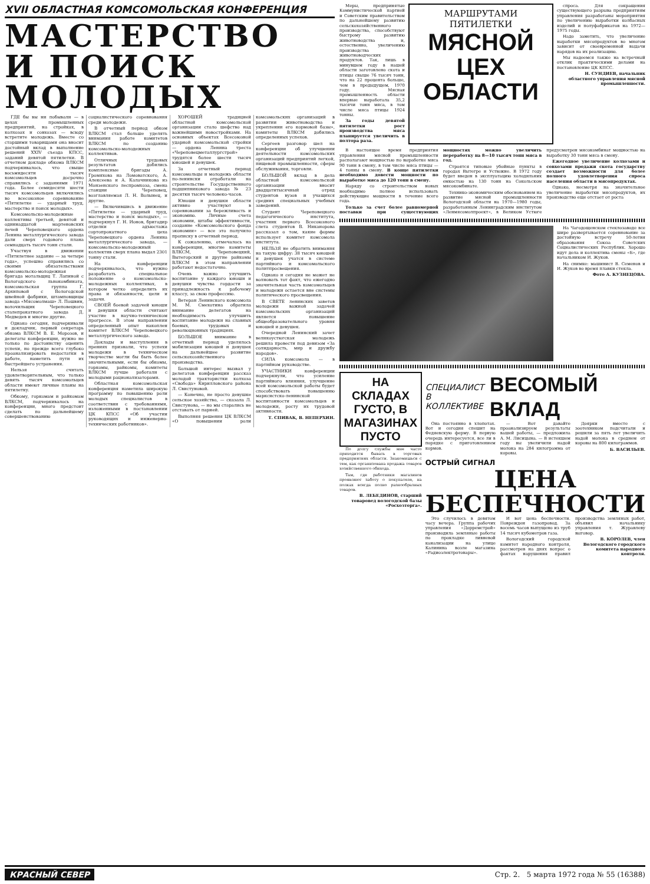XVII ОБЛАСТНАЯ КОМСОМОЛЬСКАЯ КОНФЕРЕНЦИЯ
МАСТЕРСТВО
И ПОИСК МОЛОДЫХ
ГДЕ бы вы ни побывали — в цехах промышленных предприятий, на стройках, в колхозах и совхозах — всюду встретите молодежь. Вместе со старшими товарищами она вносит достойный вклад в выполнение решений XXIV съезда КПСС, заданий девятой пятилетки. В отчетном докладе обкома ВЛКСМ подчеркивалось, что свыше восьмидесяти тысяч комсомольцев досрочно справились с заданиями 1971 года. Более семидесяти шести тысяч комсомольцев включились во всесоюзное соревнование «Пятилетке — ударный труд, мастерство и поиск молодых».
Комсомольско-молодежные коллективы третьей, девятой и одиннадцатой мартеновских печей Череповецкого ордена Ленина металлургического завода дали сверх годового плана семнадцать тысяч тонн стали.
Участвуя в движении «Пятилетнее задание — за четыре года», успешно справились со своими обязательствами комсомольско-молодежная бригада мотальщиц Т. Лапиной с Вологодского льнокомбината, комсомольская группа Г. Архиповой с Вологодской швейной фабрики, штамповщицы завода «Мясомолмаш» Л. Пошвин, волочильщик Череповецкого сталепрокатного завода Д. Медведев и многие другие.
Однако сегодня, подчеркивали и докладчик, первый секретарь обкома ВЛКСМ В. Е. Морозов, и делегаты конференции, нужно не только по достоинству оценить успехи, но прежде всего глубоко проанализировать недостатки в работе, наметить пути их быстрейшего устранения.
Нельзя считать удовлетворительным, что только девять тысяч комсомольцев области имеют личные планы на пятилетку.
Обкому, горкомам и райкомам ВЛКСМ, подчеркивалось на конференции, много предстоит сделать по дальнейшему совершенствованию социалистического соревнования среди молодежи.
В отчетный период обком ВЛКСМ стал больше уделять внимания работе комитетов ВЛКСМ по созданию комсомольско-молодежных коллективов.
Отличных трудовых результатов добились комплексные бригады А. Громяхова на Ломоватского, А. Алексеева и А. Калачникова из Монзенского леспромхоза, смена станции Череповец, возглавляемая Л. Н. Волынец, и другие.
— Включившись в движение «Пятилетке — ударный труд, мастерство и поиск молодых», — подчеркнул Г. Н. Ионов, бригадир отделки адъюстажа сортопрокатного цеха Череповецкого ордена Ленина металлургического завода, — комсомольско-молодежный коллектив сверх плана выдал 2301 тонну стали.
На конференции подчеркивалось, что нужно разработать специальное положение о комсомольско-молодежных коллективах, в котором четко определить их права и обязанности, цели и задачи.
СВОЕЙ боевой задачей юноши и девушки области считают участие в научно-техническом прогрессе. В этом направлении определенный опыт накоплен комитет ВЛКСМ Череповецкого металлургического завода.
Доклады и выступления в прениях признали, что успехи молодежи в техническом творчестве могли бы быть более значительными, если бы обкомы, горкомы, райкомы, комитеты ВЛКСМ лучше работали с молодыми рационализаторами.
Областная комсомольская конференция наметила широкую программу по повышению роли молодых специалистов в соответствии с требованиями, изложенными в постановлении ЦК КПСС «Об участии руководящих и инженерно-технических работников».
ХОРОШЕЙ традицией областной комсомольской организации стало шефство над важнейшими новостройками. На основных объектах Всесоюзной ударной комсомольской стройки — ордена Ленина треста «Череповецметаллургстрой» трудятся более шести тысяч юношей и девушек.
За отчетный период комсомольцы и молодежь области по-ленински отработали на строительстве Государственного подшипникового завода № 23 десятки тысяч человеко-часов.
Юноши и девушки области активно участвуют в соревновании за бережливость и экономию. Личные счета экономии, штабы эффективности, создание «Комсомольского фонда экономии» — все это получило прописку в отчетный период.
К сожалению, отмечалось на конференции, многие комитеты ВЛКСМ, Череповецкий, Вытегорский и другие райкомы ВЛКСМ в этом направлении работают недостаточно.
Очень важно улучшить воспитание у каждого юноши и девушки чувства гордости за принадлежность к рабочему классу, за свою профессию.
Ветеран Ленинского комсомола М. М. Смехотина обратила внимание делегатов на необходимость улучшить воспитание молодежи на славных боевых, трудовых и революционных традициях.
БОЛЬШОЕ внимание в отчетный период уделялось мобилизации юношей и девушек на дальнейшее развитие сельскохозяйственного производства.
Большой интерес вызвал у делегатов конференции рассказ молодой трактористки колхоза «Свобода» Кирилловского района Л. Свистуновой.
— Конечно, не просто девушке сельское хозяйство, — сказала Л. Свистунова, — но мы старались не отставать от парней.
Выполняя решения ЦК ВЛКСМ «О повышении роли комсомольских организаций в развитии животноводства и укреплении его кормовой базы», комитеты ВЛКСМ добились определенных успехов.
Сергеев разговор шел на конференции об улучшении деятельности комсомольских организаций предприятий легкой, пищевой промышленности, сферы обслуживания, торговли.
БОЛЬШОЙ вклад в дела областной комсомольской организации вносит двадцатитысячный отряд студентов вузов и учащихся средних специальных учебных заведений.
Студент Череповецкого педагогического института, участник первого Всесоюзного слета студентов В. Никанорова рассказал о том, какие формы использует комитет комсомола института.
НЕЛЬЗЯ не обратить внимания на такую цифру: 38 тысяч юношей и девушек учатся в системе партийного и комсомольского политпросвещения.
Однако и сегодня не может не волновать тот факт, что ежегодно значительная часть комсомольцев и молодежи остается вне системы политического просвещения.
В СВЕТЕ ленинских заветов молодежи важной задачей комсомольских организаций является повышение общеобразовательного уровня юношей и девушек.
Очередной Ленинский зачет великоустюгская молодежь решила провести под девизом «За солидарность, мир и дружбу народов».
СИЛА комсомола — в партийном руководстве.
УЧАСТНИКИ конференции подчеркнули, что усиление партийного влияния, улучшение всей комсомольской работы будет способствовать повышению марксистско-ленинской воспитанности комсомольцев и молодежи, росту их трудовой активности.
Т. СПИВАК, В. НЕПЕРХИН.
Меры, предпринятые Коммунистической партией и Советским правительством по дальнейшему развитию сельскохозяйственного производства, способствуют быстрому развитию животноводства и, естественно, увеличению производства животноводческих продуктов. Так, лишь в минувшем году в нашей области заготовлено скота и птицы свыше 76 тысяч тонн, что на 22 процента больше, чем в предыдущем, 1970 году. Мясная промышленность области впервые выработала 35,2 тысячи тонн мяса, в том числе мяса птицы 1924 тонны.
За годы девятой пятилетки рост производства мяса планируется увеличить в полтора раза.
МАРШРУТАМИ ПЯТИЛЕТКИ
МЯСНОЙ ЦЕХ ОБЛАСТИ
спроса. Для сокращения существующего разрыва предприятиям управления разработаны мероприятия по увеличению выработки колбасных изделий и полуфабрикатов на 1972—1975 годы.
Надо заметить, что увеличение выработки мясопродуктов во многом зависит от своевременной выдачи нарядов на их реализацию.
Мы надеемся также на встречный отклик практическими делами на постановление ЦК КПСС.
Н. СУНДИЕВ, начальник областного управления мясной промышленности.
В настоящее время предприятия управления мясной промышленности располагают мощностью по выработке мяса 90 тонн в смену, в том числе мяса птицы — 4 тонны в смену. В конце пятилетки необходимо довести мощности по выработке мяса до 120 тонн в смену.
Наряду со строительством новых необходимо полнее использовать действующие мощности в течение всего года.
Только за счет более равномерной поставки при существующих мощностях можно увеличить переработку на 8—10 тысяч тонн мяса в год.
Строятся типовые убойные пункты в городах Вытегре и Устюжне. В 1972 году будет введен в эксплуатацию холодильник емкостью на 130 тонн на Сокольском мясокомбинате.
Технико-экономическим обоснованием на развитие мясной промышленности Вологодской области на 1970—1980 годы, разработанным Ленинградским институтом «Ленмясомолпроект», в Великом Устюге предусмотрен мясокомбинат мощностью на выработку 30 тонн мяса в смену.
Ежегодное увеличение колхозами и совхозами продажи скота государству создает возможности для более полного удовлетворения спроса населения области в мясопродуктах.
Однако, несмотря на значительное увеличение выработки мясопродуктов, их производство еще отстает от роста
На Чагодощенском стеклозаводе все шире развертывается соревнование за достойную встречу 50-летия образования Союза Советских Социалистических Республик. Хорошо идут дела и коллектива смены «Б», где начальником И. Жуков.
На снимке: машинист В. Семенов и И. Жуков во время плавки стекла.
Фото А. КУЗНЕЦОВА.
НА СКЛАДАХ ГУСТО, В МАГАЗИНАХ ПУСТО
По долгу службы мне часто приходится бывать в торговых предприятиях области. Знакомишься с тем, как организована продажа товаров хозяйственного обихода.
Там, где работники магазинов проявляют заботу о покупателе, на полках всегда полно разнообразных товаров.
В. ЛЕБЕДИНОВ, старший товаровед вологодской базы «Росхозторга».
СПЕЦИАЛИСТ
В КОЛЛЕКТИВЕ
ВЕСОМЫЙ ВКЛАД
Она постоянно в хлопотах. Вот и сегодня спешит на Федяевскую ферму. В первую очередь интересуется, все ли в порядке с приготовлением кормов.
— Вот давайте проанализируем результаты вашей работы, — предложила А. М. Лисицына. — В истекшем году вы увеличили надой молока на 284 килограмма от коровы.
Доярки вместе с зоотехником подсчитали и решили за пять лет увеличить надой молока в среднем от коровы на 800 килограммов.
Б. ВАСИЛЬЕВ.
ОСТРЫЙ СИГНАЛ
ЦЕНА БЕСПЕЧНОСТИ
Это случилось в девятом часу вечера. Группа рабочих управления «Дорремстрой» производила земляные работы по прокладке ливневой канализации на улице Калинина возле магазина «Радиоэлектротовары».
И вот цена беспечности. Поврежден газопровод. За восемь часов выпущено из труб 14 тысяч кубометров газа.
Вологодский городской комитет народного контроля, рассмотрев на днях вопрос о фактах нарушения правил производства земляных работ, объявил начальнику управления т. Журавлеву выговор.
В. КОРОЛЕВ, член Вологодского городского комитета народного контроля.
КРАСНЫЙ СЕВЕР Стр. 2. 5 марта 1972 года № 55 (16388)